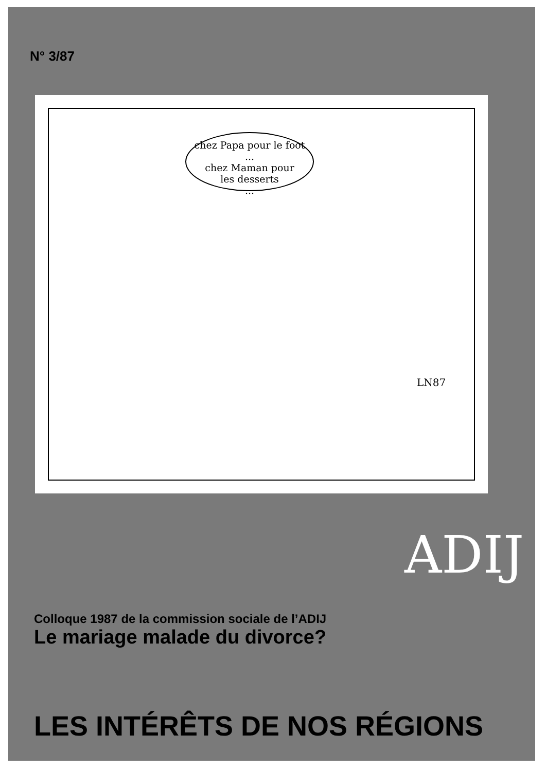N° 3/87
chez Papa pour le foot
...
chez Maman pour
les desserts
...
LN87
Colloque 1987 de la commission sociale de l’ADIJ
Le mariage malade du divorce?
ADIJ
LES INTÉRÊTS DE NOS RÉGIONS